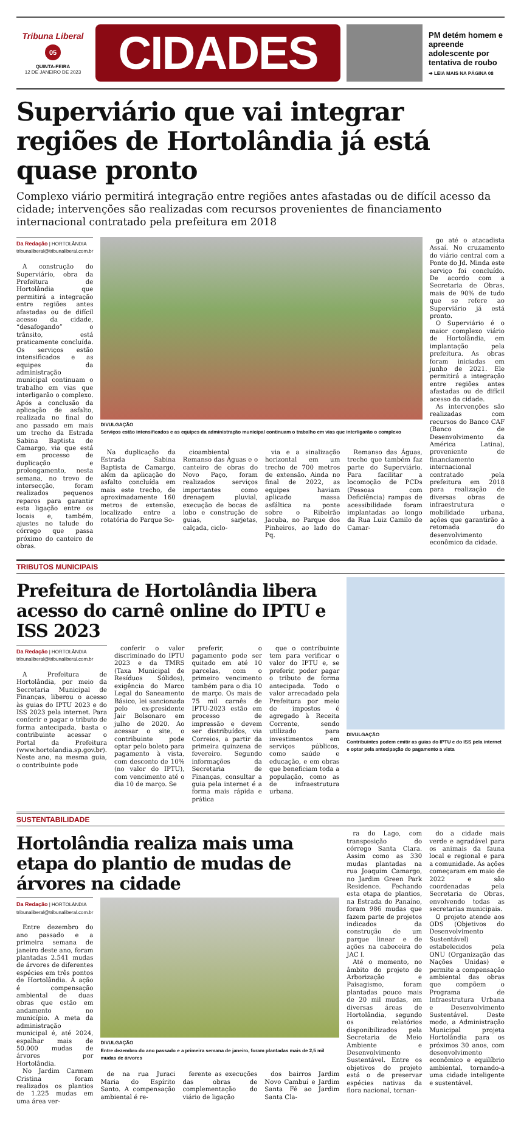Tribuna Liberal
05
QUINTA-FEIRA
12 DE JANEIRO DE 2023
CIDADES
PM detém homem e apreende adolescente por tentativa de roubo
➜ LEIA MAIS NA PÁGINA 08
Superviário que vai integrar regiões de Hortolândia já está quase pronto
Complexo viário permitirá integração entre regiões antes afastadas ou de difícil acesso da cidade; intervenções são realizadas com recursos provenientes de financiamento internacional contratado pela prefeitura em 2018
Da Redação | HORTOLÂNDIA
tribunaliberal@tribunaliberal.com.br
A construção do Superviário, obra da Prefeitura de Hortolândia que permitirá a integração entre regiões antes afastadas ou de difícil acesso da cidade, “desafogando” o trânsito, está praticamente concluída. Os serviços estão intensificados e as equipes da administração municipal continuam o trabalho em vias que interligarão o complexo. Após a conclusão da aplicação de asfalto, realizada no final do ano passado em mais um trecho da Estrada Sabina Baptista de Camargo, via que está em processo de duplicação e prolongamento, nesta semana, no trevo de intersecção, foram realizados pequenos reparos para garantir esta ligação entre os locais e, também, ajustes no talude do córrego que passa próximo do canteiro de obras.
DIVULGAÇÃO
Serviços estão intensificados e as equipes da administração municipal continuam o trabalho em vias que interligarão o complexo
Na duplicação da Estrada Sabina Baptista de Camargo, além da aplicação do asfalto concluída em mais este trecho, de aproximadamente 160 metros de extensão, localizado entre a rotatória do Parque So-
cioambiental Remanso das Águas e o canteiro de obras do Novo Paço, foram realizados serviços importantes como drenagem pluvial, execução de bocas de lobo e construção de guias, sarjetas, calçada, ciclo-
via e a sinalização horizontal em um trecho de 700 metros de extensão. Ainda no final de 2022, as equipes haviam aplicado massa asfáltica na ponte sobre o Ribeirão Jacuba, no Parque dos Pinheiros, ao lado do Pq.
Remanso das Águas, trecho que também faz parte do Superviário. Para facilitar a locomoção de PCDs (Pessoas com Deficiência) rampas de acessibilidade foram implantadas ao longo da Rua Luiz Camilo de Camar-
go até o atacadista Assaí. No cruzamento do viário central com a Ponte do Jd. Minda este serviço foi concluído. De acordo com a Secretaria de Obras, mais de 90% de tudo que se refere ao Superviário já está pronto.
O Superviário é o maior complexo viário de Hortolândia, em implantação pela prefeitura. As obras foram iniciadas em junho de 2021. Ele permitirá a integração entre regiões antes afastadas ou de difícil acesso da cidade.
As intervenções são realizadas com recursos do Banco CAF (Banco de Desenvolvimento da América Latina), proveniente de financiamento internacional contratado pela prefeitura em 2018 para realização de diversas obras de infraestrutura e mobilidade urbana, ações que garantirão a retomada do desenvolvimento econômico da cidade.
TRIBUTOS MUNICIPAIS
Prefeitura de Hortolândia libera acesso do carnê online do IPTU e ISS 2023
Da Redação | HORTOLÂNDIA
tribunaliberal@tribunaliberal.com.br
A Prefeitura de Hortolândia, por meio da Secretaria Municipal de Finanças, liberou o acesso às guias do IPTU 2023 e do ISS 2023 pela internet. Para conferir e pagar o tributo de forma antecipada, basta o contribuinte acessar o Portal da Prefeitura (www.hortolandia.sp.gov.br). Neste ano, na mesma guia, o contribuinte pode
conferir o valor discriminado do IPTU 2023 e da TMRS (Taxa Municipal de Resíduos Sólidos), exigência do Marco Legal do Saneamento Básico, lei sancionada pelo ex-presidente Jair Bolsonaro em julho de 2020. Ao acessar o site, o contribuinte pode optar pelo boleto para pagamento à vista, com desconto de 10% (no valor do IPTU), com vencimento até o dia 10 de março. Se
preferir, o pagamento pode ser quitado em até 10 parcelas, com o primeiro vencimento também para o dia 10 de março. Os mais de 75 mil carnês de IPTU-2023 estão em processo de impressão e devem ser distribuídos, via Correios, a partir da primeira quinzena de fevereiro. Segundo informações da Secretaria de Finanças, consultar a guia pela internet é a forma mais rápida e prática
que o contribuinte tem para verificar o valor do IPTU e, se preferir, poder pagar o tributo de forma antecipada. Todo o valor arrecadado pela Prefeitura por meio de impostos é agregado à Receita Corrente, sendo utilizado para investimentos em serviços públicos, como saúde e educação, e em obras que beneficiam toda a população, como as de infraestrutura urbana.
DIVULGAÇÃO
Contribuintes podem emitir as guias do IPTU e do ISS pela internet e optar pela antecipação do pagamento a vista
SUSTENTABILIDADE
Hortolândia realiza mais uma etapa do plantio de mudas de árvores na cidade
Da Redação | HORTOLÂNDIA
tribunaliberal@tribunaliberal.com.br
Entre dezembro do ano passado e a primeira semana de janeiro deste ano, foram plantadas 2.541 mudas de árvores de diferentes espécies em três pontos de Hortolândia. A ação é compensação ambiental de duas obras que estão em andamento no município. A meta da administração municipal é, até 2024, espalhar mais de 50.000 mudas de árvores por Hortolândia.
No Jardim Carmem Cristina foram realizados os plantios de 1.225 mudas em uma área ver-
DIVULGAÇÃO
Entre dezembro do ano passado e a primeira semana de janeiro, foram plantadas mais de 2,5 mil mudas de árvores
de na rua Juraci Maria do Espírito Santo. A compensação ambiental é re-
ferente as execuções das obras de complementação do viário de ligação
dos bairros Jardim Novo Cambuí e Jardim Santa Fé ao Jardim Santa Cla-
ra do Lago, com transposição do córrego Santa Clara. Assim como as 330 mudas plantadas na rua Joaquim Camargo, no Jardim Green Park Residence. Fechando esta etapa de plantios, na Estrada do Panaíno, foram 986 mudas que fazem parte de projetos indicados da construção de um parque linear e de ações na cabeceira do JAC I.
Até o momento, no âmbito do projeto de Arborização e Paisagismo, foram plantadas pouco mais de 20 mil mudas, em diversas áreas de Hortolândia, segundo os relatórios disponibilizados pela Secretaria de Meio Ambiente e Desenvolvimento Sustentável. Entre os objetivos do projeto está o de preservar espécies nativas da flora nacional, tornan-
do a cidade mais verde e agradável para os animais da fauna local e regional e para a comunidade. As ações começaram em maio de 2022 e são coordenadas pela Secretaria de Obras, envolvendo todas as secretarias municipais.
O projeto atende aos ODS (Objetivos do Desenvolvimento Sustentável) estabelecidos pela ONU (Organização das Nações Unidas) e permite a compensação ambiental das obras que compõem o Programa de Infraestrutura Urbana e Desenvolvimento Sustentável. Deste modo, a Administração Municipal projeta Hortolândia para os próximos 30 anos, com desenvolvimento econômico e equilíbrio ambiental, tornando-a uma cidade inteligente e sustentável.